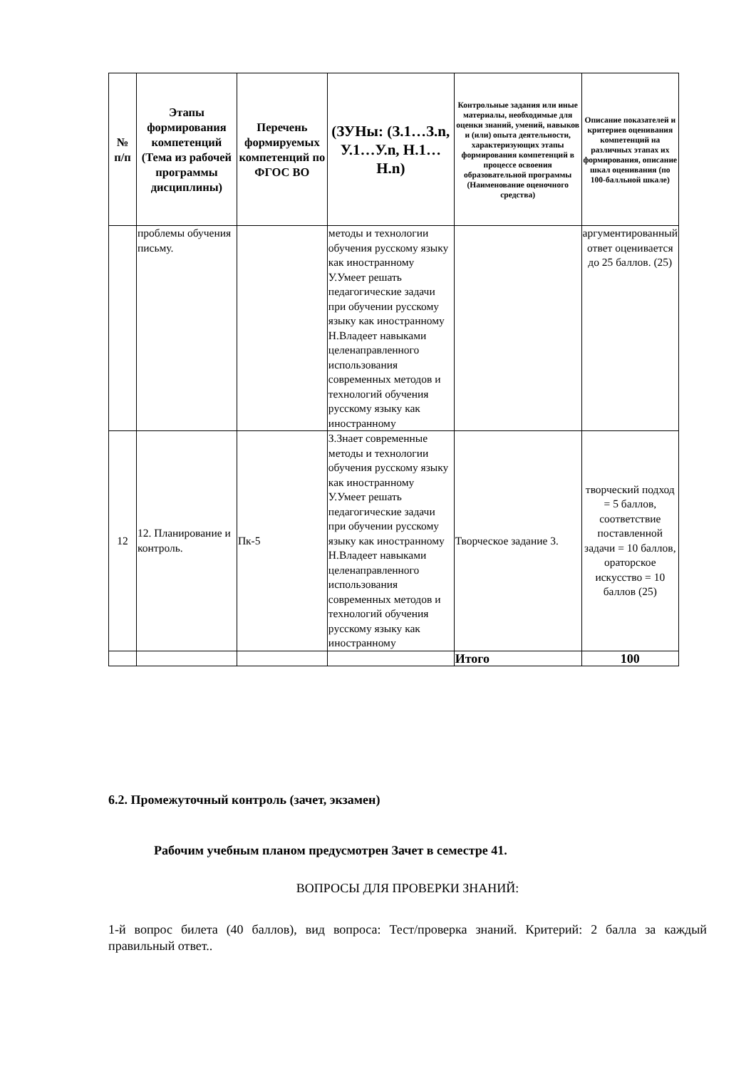| № п/п | Этапы формирования компетенций (Тема из рабочей программы дисциплины) | Перечень формируемых компетенций по ФГОС ВО | (ЗУНы: (З.1…З.n, У.1…У.n, Н.1…Н.n) | Контрольные задания или иные материалы, необходимые для оценки знаний, умений, навыков и (или) опыта деятельности, характеризующих этапы формирования компетенций в процессе освоения образовательной программы (Наименование оценочного средства) | Описание показателей и критериев оценивания компетенций на различных этапах их формирования, описание шкал оценивания (по 100-балльной шкале) |
| --- | --- | --- | --- | --- | --- |
| | проблемы обучения письму. | | методы и технологии обучения русскому языку как иностранному У.Умеет решать педагогические задачи при обучении русскому языку как иностранному Н.Владеет навыками целенаправленного использования современных методов и технологий обучения русскому языку как иностранному | | аргументированный ответ оценивается до 25 баллов. (25) |
| 12 | 12. Планирование и контроль. | Пк-5 | З.Знает современные методы и технологии обучения русскому языку как иностранному У.Умеет решать педагогические задачи при обучении русскому языку как иностранному Н.Владеет навыками целенаправленного использования современных методов и технологий обучения русскому языку как иностранному | Творческое задание 3. | творческий подход = 5 баллов, соответствие поставленной задачи = 10 баллов, ораторское искусство = 10 баллов (25) |
| | | | | Итого | 100 |
6.2. Промежуточный контроль (зачет, экзамен)
Рабочим учебным планом предусмотрен Зачет в семестре 41.
ВОПРОСЫ ДЛЯ ПРОВЕРКИ ЗНАНИЙ:
1-й вопрос билета (40 баллов), вид вопроса: Тест/проверка знаний. Критерий: 2 балла за каждый правильный ответ..